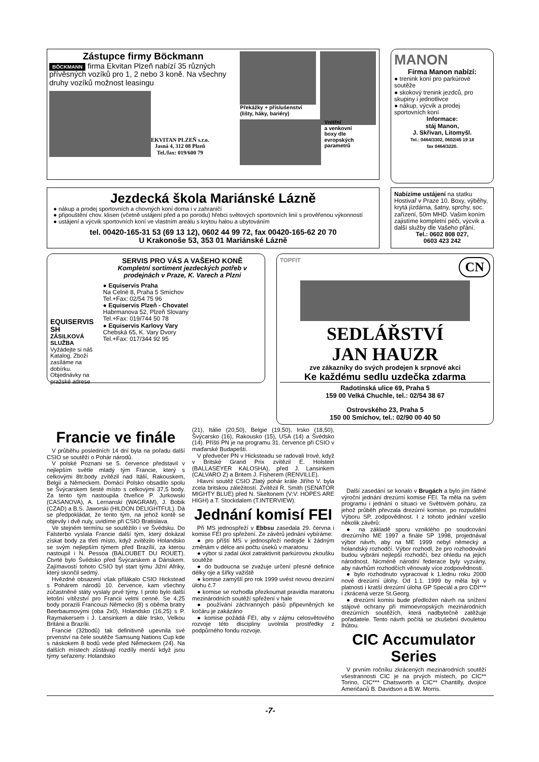Zástupce firmy Böckmann
BÖCKMANN firma Ekvitan Plzeň nabízí 35 různých přívěsných vozíků pro 1, 2 nebo 3 koně. Na všechny druhy vozíků možnost leasingu
EKVITAN PLZEŇ s.r.o.
Jasná 4, 312 08 Plzeň
Tel./fax: 019/600 79
Překážky + příslušenství (lišty, háky, bariéry)
Vnitřní
a venkovní
boxy dle
evropských
parametrů
MANON
Firma Manon nabízí:
● trenink koní pro parkúrové soutěže
● skokový trenink jezdců, pro skupiny i jednotlivce
● nákup, výcvik a prodej sportovních koní
Informace:
stáj Manon,
J. Skřivan, Litomyšl.
Tel.: 0464/3302, 0602/45 19 18
fax 0464/3220.
Jezdecká škola Mariánské Lázně
● nákup a prodej sportovních a chovných koní doma i v zahraničí
● připouštění chov. klisen (včetně ustájení před a po porodu) hřebci světových sportovních linií s prověřenou výkonností
● ustájení a výcvik sportovních koní ve vlastním areálu s krytou halou a ubytováním
tel. 00420-165-31 53 (69 13 12), 0602 44 99 72, fax 00420-165-62 20 70
U Krakonoše 53, 353 01 Mariánské Lázně
Nabízíme ustájení na statku Hostivař v Praze 10. Boxy, výběhy, krytá jízdárna, šatny, sprchy, soc. zařízení, 50m MHD. Vašim koním zajistíme kompletní péči, výcvik a další služby dle Vašeho přání.
Tel.: 0602 808 027,
0603 423 242
EQUISERVIS SH
ZÁSILKOVÁ SLUŽBA
Vyžádejte si náš Katalog. Zboží zasíláme na dobírku. Objednávky na pražské adrese
SERVIS PRO VÁS A VAŠEHO KONĚ
Kompletní sortiment jezdeckých potřeb v prodejnách v Praze, K. Varech a Plzni
● Equiservis Praha
Na Celné 8, Praha 5 Smíchov
Tel.+Fax: 02/54 75 96
● Equiservis Plzeň - Chovatel
Habrmanova 52, Plzeň Slovany
Tel.+Fax: 019/744 50 78
● Equiservis Karlovy Vary
Chebská 65, K. Vary Dvory
Tel.+Fax: 017/344 92 95
TOPFIT CN
SEDLÁŘSTVÍ
JAN HAUZR
zve zákazníky do svých prodejen k srpnové akci
Ke každému sedlu uzdečka zdarma
Radotínská ulice 69, Praha 5
159 00 Velká Chuchle, tel.: 02/54 38 67
Ostrovského 23, Praha 5
150 00 Smíchov, tel.: 02/90 00 40 50
Francie ve finále
V průběhu posledních 14 dní byla na pořadu další CSIO se soutěží o Pohár národů.
V polské Poznani se 5. července představil v nejlepším světle mladý tým Francie, který s celkovými 8tr.body zvítězil nad Itálií, Rakouskem, Belgií a Německem. Domácí Polsko obsadilo spolu se Švýcarskem šesté místo s celkovými 37,5 body. Za tento tým nastoupila čtveřice P. Jurkowski (CASANOVA), A. Lernanski (WAGRAM), J. Bobik (CZAD) a B.S. Jaworski (HILDON DELIGHTFUL). Dá se předpokládat, že tento tým, na jehož kontě se objevily i dvě nuly, uvidíme při CSIO Bratislava.
Ve stejném termínu se soutěžilo i ve Švédsku. Do Falsterbo vyslala Francie další tým, který dokázal získat body za třetí místo, když zvítězilo Holandsko se svým nejlepším týmem před Brazílií, za kterou nastoupil i N. Pessoa (BALOUBET DU ROUET). Čtvrté bylo Švédsko před Švýcarskem a Dánskem. Zajímavostí tohoto CSIO byl start týmu Jižní Afriky, který skončil sedmý.
Hvězdné obsazení však přilákalo CSIO Hickstead s Pohárem národů 10. července, kam všechny zúčastněné státy vyslaly prvé týmy. I proto bylo další letošní vítězství pro Francii velmi cenné. Se 4,25 body porazili Francouzi Německo (8) s oběma bratry Beerbaumovými (oba 2x0), Holandsko (16,25) s P. Raymakersem i J. Lansinkem a dále Irsko, Velkou Británii a Brazílii.
Francie (32bodů) tak definitivně upevnila své prvenství na čele soutěže Samsung Nations Cup kde s náskokem 8 bodů vede před Německem (24). Na dalších místech zůstávají rozdíly menší když jsou týmy seřazeny: Holandsko
(21), Itálie (20,50), Belgie (19,50), Irsko (18,50), Švýcarsko (16), Rakousko (15), USA (14) a Švédsko (14). Příští PN je na programu 31. července při CSIO v maďarské Budapešti.
V předvečer PN v Hicksteadu se radovali Irové, když v Britské Grand Prix zvítězil E. Holstein (BALLASEYER KALOSHA), před J. Lansinkem (CALVARO Z) a Britem J. Fisherem (RENVILLE).
Hlavní soutěž CSIO Zlatý pohár krále Jiřího V. byla zcela britskou záležitostí. Zvítězil R. Smith (SENATOR MIGHTY BLUE) před N. Skeltonem (V:V: HOPES ARE HIGH) a T. Stockdalem (T.INTERVIEW).
Jednání komisí FEI
Při MS jednospřeží v Ebbsu zasedala 29. června i komise FEI pro spřežení. Ze závěrů jednání vybíráme:
● pro příští MS v jednospřeží nedojde k žádným změnám v délce ani počtu úseků v maratonu
● výbor si zadal úkol zatraktivnit parkúrovou zkoušku soutěže
● do budoucna se zvažuje určení přesné definice délky oje a šířky važiště
● komise zamýšlí pro rok 1999 uvést novou drezúrní úlohu č.7
● komise se rozhodla přezkoumat pravidla maratonu mezinárodních soutěží spřežení v hale
● používání záchranných pásů připevněných ke kočáru je zakázáno
● komise požádá FEI, aby v zájmu celosvětového rozvoje této discipliny uvolnila prostředky z podpůrného fondu rozvoje.
Další zasedání se konalo v Brugách a bylo jím řádné výroční jednání drezúrní komise FEI. Ta měla na svém programu i jednání o situaci ve Světovém poháru, za jehož průběh převzala drezúrní komise, po rozpuštění Výboru SP, zodpovědnost. I z tohoto jednání vzešlo několik závěrů:
● na základě sporu vzniklého po soudcování drezúrního ME 1997 a finále SP 1998, projednával výbor návrh, aby na ME 1999 nebyl německý a holandský rozhodčí. Výbor rozhodl, že pro rozhodování budou vybráni nejlepší rozhodčí, bez ohledu na jejich národnost. Nicméně národní federace byly vyzvány, aby návrhům rozhodčích věnovaly více zodpovědnosti.
● bylo rozhodnuto vypracovat k 1.lednu roku 2000 nové drezúrní úlohy. Od 1.1. 1999 by měla být v platnosti i kratší drezúrní úloha GP Speciál a pro CDI*** i zkrácená verze St.Georg.
● drezúrní komisi bude předložen návrh na snížení stájové ochrany při mimoevropských mezinárodních drezúrních soutěžích, která nadbytečně zatěžuje pořadatele. Tento návrh počítá se zkušební dvouletou lhůtou.
CIC Accumulator Series
V prvním ročníku zkrácených mezinárodních soutěží všestrannosti CIC je na prvých místech, po CIC** Torino, CIC*** Chatsworth a CIC** Chantilly, dvojice Američanů B. Davidson a B.W. Morris.
-7-